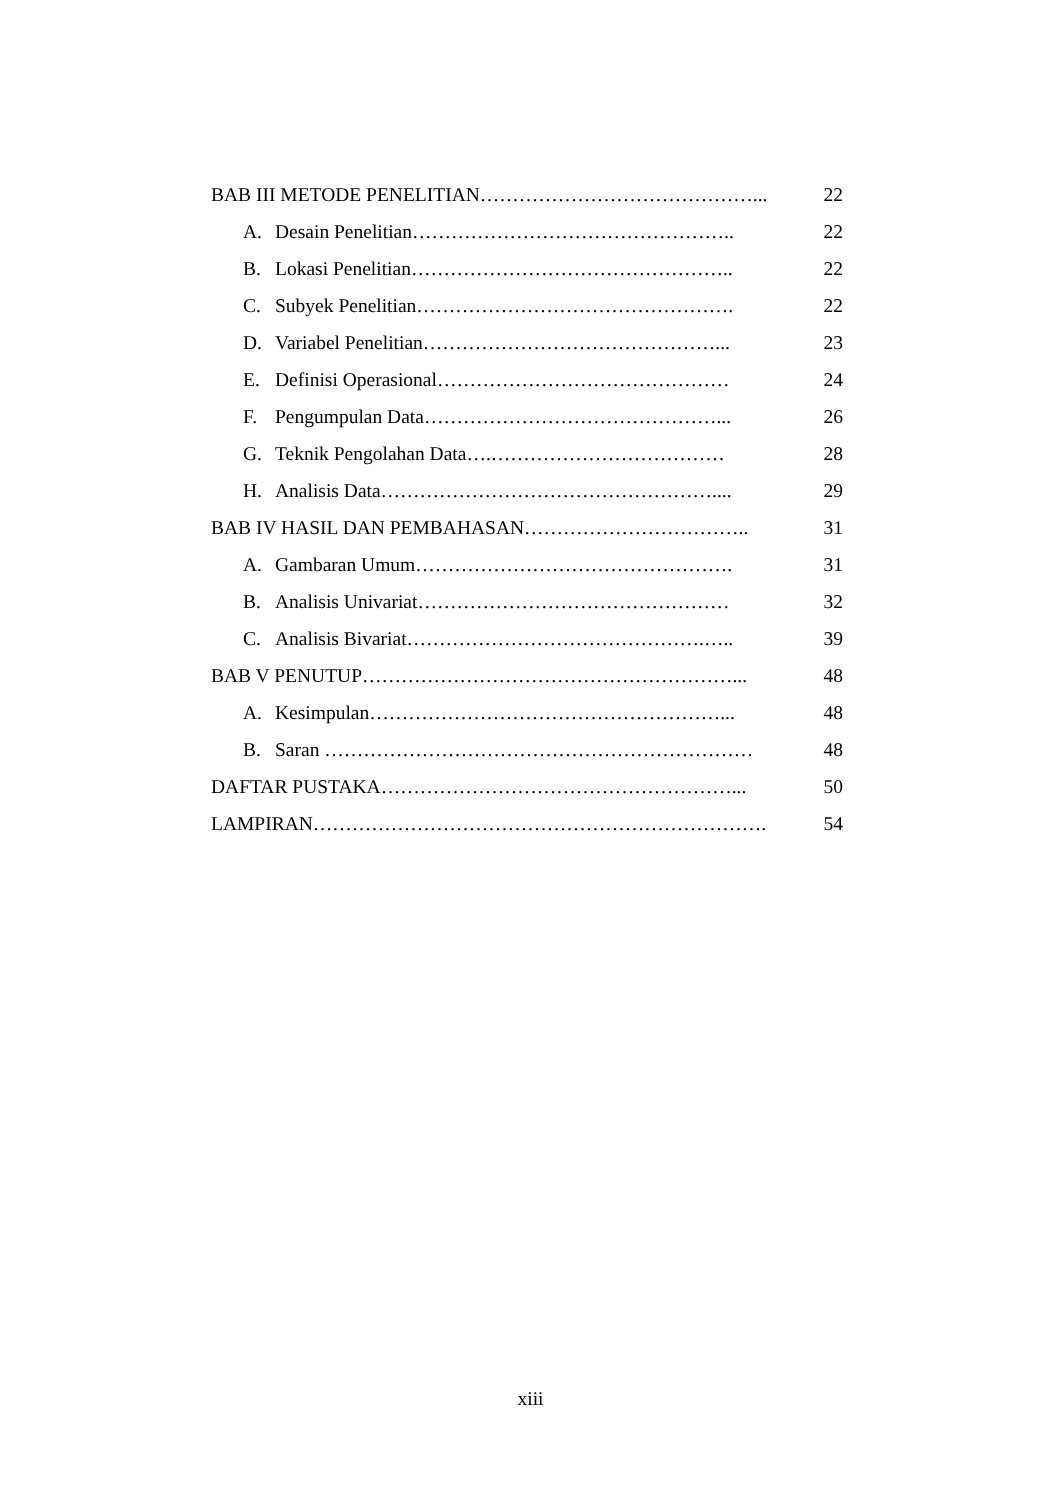BAB III METODE PENELITIAN……………………………………... 22
A. Desain Penelitian………………………………………….. 22
B. Lokasi Penelitian………………………………………….. 22
C. Subyek Penelitian…………………………………………. 22
D. Variabel Penelitian………………………………………... 23
E. Definisi Operasional……………………………………… 24
F. Pengumpulan Data………………………………………... 26
G. Teknik Pengolahan Data….……………………………… 28
H. Analisis Data…………………………………………….... 29
BAB IV HASIL DAN PEMBAHASAN…………………………….. 31
A. Gambaran Umum…………………………………………. 31
B. Analisis Univariat………………………………………… 32
C. Analisis Bivariat……………………………………….….. 39
BAB V PENUTUP…………………………………………………... 48
A. Kesimpulan………………………………………………... 48
B. Saran ………………………………………………………… 48
DAFTAR PUSTAKA………………………………………………... 50
LAMPIRAN……………………………………………………………. 54
xiii